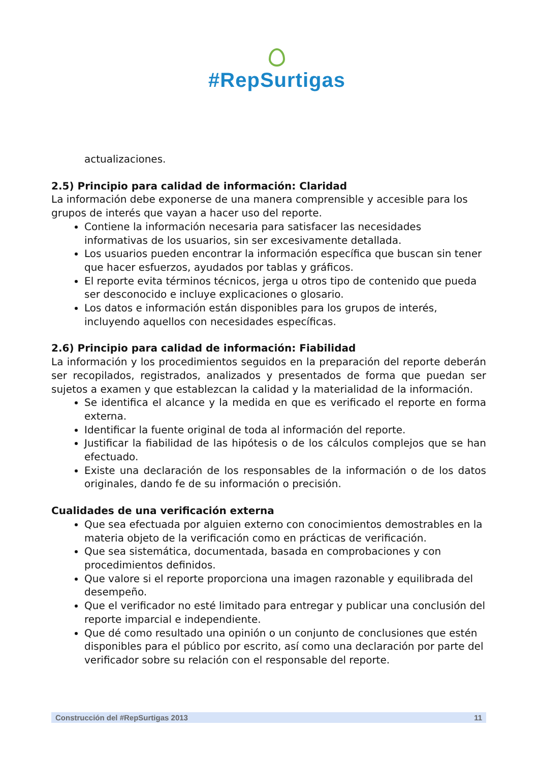#RepSurtigas
actualizaciones.
2.5) Principio para calidad de información: Claridad
La información debe exponerse de una manera comprensible y accesible para los grupos de interés que vayan a hacer uso del reporte.
Contiene la información necesaria para satisfacer las necesidades informativas de los usuarios, sin ser excesivamente detallada.
Los usuarios pueden encontrar la información específica que buscan sin tener que hacer esfuerzos, ayudados por tablas y gráficos.
El reporte evita términos técnicos, jerga u otros tipo de contenido que pueda ser desconocido e incluye explicaciones o glosario.
Los datos e información están disponibles para los grupos de interés, incluyendo aquellos con necesidades específicas.
2.6) Principio para calidad de información: Fiabilidad
La información y los procedimientos seguidos en la preparación del reporte deberán ser recopilados, registrados, analizados y presentados de forma que puedan ser sujetos a examen y que establezcan la calidad y la materialidad de la información.
Se identifica el alcance y la medida en que es verificado el reporte en forma externa.
Identificar la fuente original de toda al información del reporte.
Justificar la fiabilidad de las hipótesis o de los cálculos complejos que se han efectuado.
Existe una declaración de los responsables de la información o de los datos originales, dando fe de su información o precisión.
Cualidades de una verificación externa
Que sea efectuada por alguien externo con conocimientos demostrables en la materia objeto de la verificación como en prácticas de verificación.
Que sea sistemática, documentada, basada en comprobaciones y con procedimientos definidos.
Que valore si el reporte proporciona una imagen razonable y equilibrada del desempeño.
Que el verificador no esté limitado para entregar y publicar una conclusión del reporte imparcial e independiente.
Que dé como resultado una opinión o un conjunto de conclusiones que estén disponibles para el público por escrito, así como una declaración por parte del verificador sobre su relación con el responsable del reporte.
Construcción del #RepSurtigas 2013 11